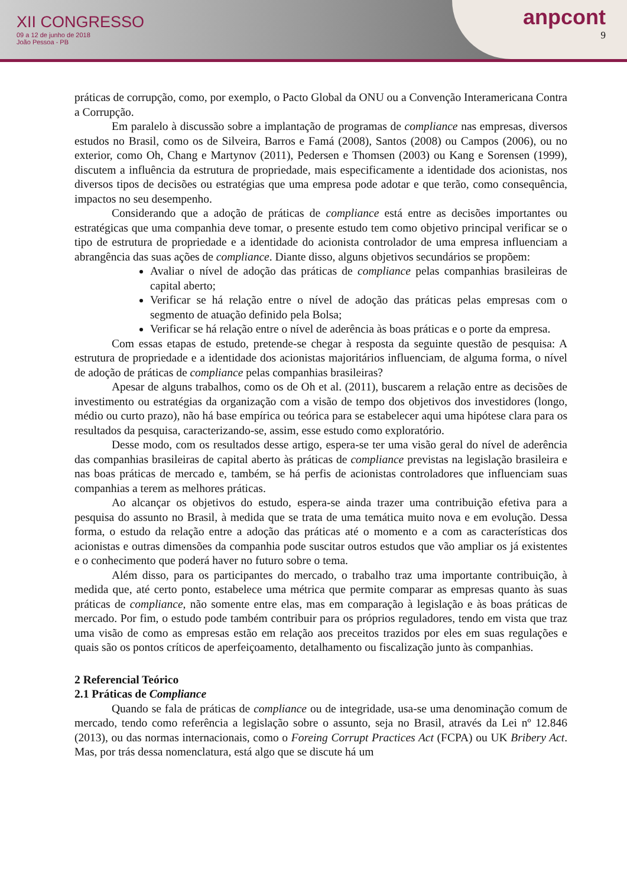XII CONGRESSO
09 a 12 de junho de 2018
João Pessoa - PB
anpcont
9
práticas de corrupção, como, por exemplo, o Pacto Global da ONU ou a Convenção Interamericana Contra a Corrupção.
Em paralelo à discussão sobre a implantação de programas de compliance nas empresas, diversos estudos no Brasil, como os de Silveira, Barros e Famá (2008), Santos (2008) ou Campos (2006), ou no exterior, como Oh, Chang e Martynov (2011), Pedersen e Thomsen (2003) ou Kang e Sorensen (1999), discutem a influência da estrutura de propriedade, mais especificamente a identidade dos acionistas, nos diversos tipos de decisões ou estratégias que uma empresa pode adotar e que terão, como consequência, impactos no seu desempenho.
Considerando que a adoção de práticas de compliance está entre as decisões importantes ou estratégicas que uma companhia deve tomar, o presente estudo tem como objetivo principal verificar se o tipo de estrutura de propriedade e a identidade do acionista controlador de uma empresa influenciam a abrangência das suas ações de compliance. Diante disso, alguns objetivos secundários se propõem:
Avaliar o nível de adoção das práticas de compliance pelas companhias brasileiras de capital aberto;
Verificar se há relação entre o nível de adoção das práticas pelas empresas com o segmento de atuação definido pela Bolsa;
Verificar se há relação entre o nível de aderência às boas práticas e o porte da empresa.
Com essas etapas de estudo, pretende-se chegar à resposta da seguinte questão de pesquisa: A estrutura de propriedade e a identidade dos acionistas majoritários influenciam, de alguma forma, o nível de adoção de práticas de compliance pelas companhias brasileiras?
Apesar de alguns trabalhos, como os de Oh et al. (2011), buscarem a relação entre as decisões de investimento ou estratégias da organização com a visão de tempo dos objetivos dos investidores (longo, médio ou curto prazo), não há base empírica ou teórica para se estabelecer aqui uma hipótese clara para os resultados da pesquisa, caracterizando-se, assim, esse estudo como exploratório.
Desse modo, com os resultados desse artigo, espera-se ter uma visão geral do nível de aderência das companhias brasileiras de capital aberto às práticas de compliance previstas na legislação brasileira e nas boas práticas de mercado e, também, se há perfis de acionistas controladores que influenciam suas companhias a terem as melhores práticas.
Ao alcançar os objetivos do estudo, espera-se ainda trazer uma contribuição efetiva para a pesquisa do assunto no Brasil, à medida que se trata de uma temática muito nova e em evolução. Dessa forma, o estudo da relação entre a adoção das práticas até o momento e a com as características dos acionistas e outras dimensões da companhia pode suscitar outros estudos que vão ampliar os já existentes e o conhecimento que poderá haver no futuro sobre o tema.
Além disso, para os participantes do mercado, o trabalho traz uma importante contribuição, à medida que, até certo ponto, estabelece uma métrica que permite comparar as empresas quanto às suas práticas de compliance, não somente entre elas, mas em comparação à legislação e às boas práticas de mercado. Por fim, o estudo pode também contribuir para os próprios reguladores, tendo em vista que traz uma visão de como as empresas estão em relação aos preceitos trazidos por eles em suas regulações e quais são os pontos críticos de aperfeiçoamento, detalhamento ou fiscalização junto às companhias.
2 Referencial Teórico
2.1 Práticas de Compliance
Quando se fala de práticas de compliance ou de integridade, usa-se uma denominação comum de mercado, tendo como referência a legislação sobre o assunto, seja no Brasil, através da Lei nº 12.846 (2013), ou das normas internacionais, como o Foreing Corrupt Practices Act (FCPA) ou UK Bribery Act. Mas, por trás dessa nomenclatura, está algo que se discute há um